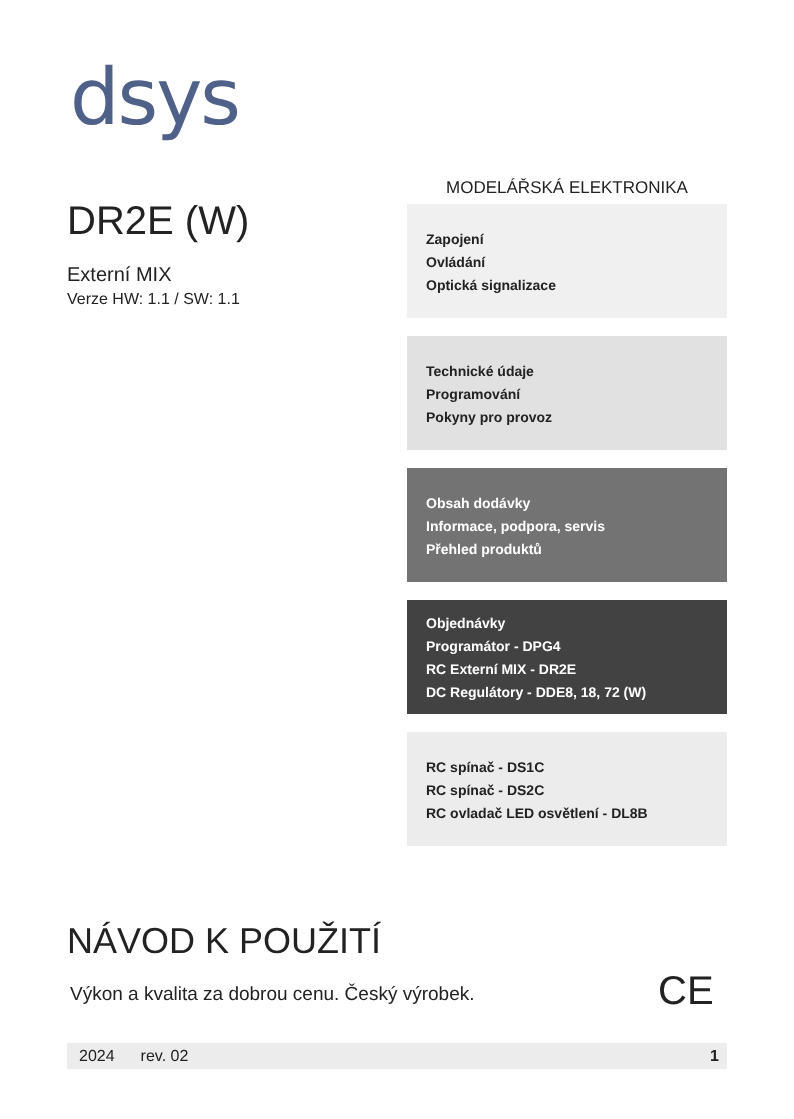dsys
DR2E (W)
Externí MIX
Verze HW: 1.1 / SW: 1.1
MODELÁŘSKÁ ELEKTRONIKA
Zapojení
Ovládání
Optická signalizace
Technické údaje
Programování
Pokyny pro provoz
Obsah dodávky
Informace, podpora, servis
Přehled produktů
Objednávky
Programátor - DPG4
RC Externí MIX - DR2E
DC Regulátory - DDE8, 18, 72 (W)
RC spínač - DS1C
RC spínač - DS2C
RC ovladač LED osvětlení - DL8B
NÁVOD K POUŽITÍ
Výkon a kvalita za dobrou cenu. Český výrobek.
CE
2024 rev. 02 1